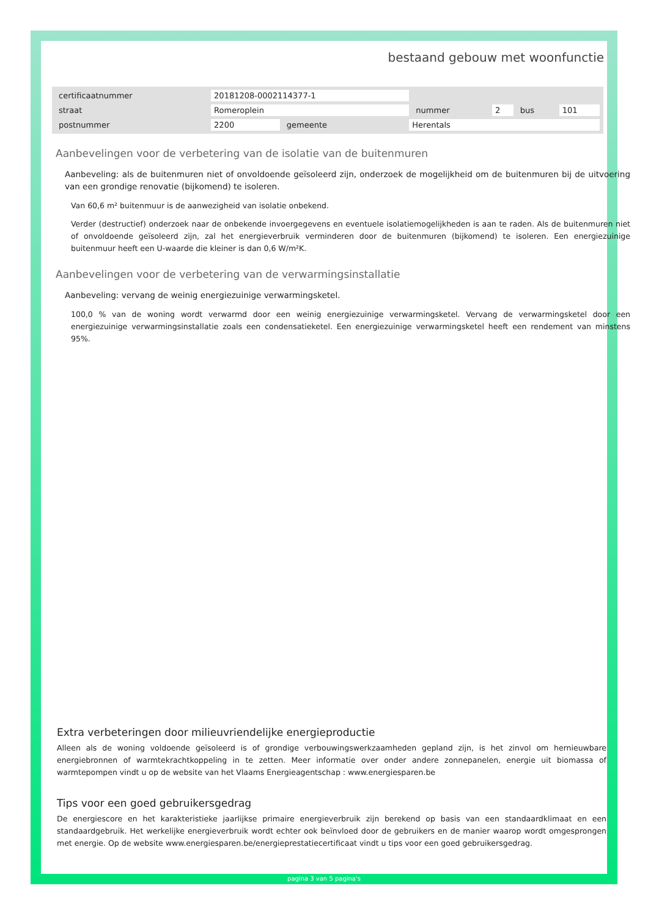bestaand gebouw met woonfunctie
| certificaatnummer | 20181208-0002114377-1 | | | | | | |
| straat | Romeroplein | | | nummer | 2 | bus | 101 |
| postnummer | 2200 | gemeente | Herentals | | | | |
Aanbevelingen voor de verbetering van de isolatie van de buitenmuren
Aanbeveling: als de buitenmuren niet of onvoldoende geïsoleerd zijn, onderzoek de mogelijkheid om de buitenmuren bij de uitvoering van een grondige renovatie (bijkomend) te isoleren.
Van 60,6 m² buitenmuur is de aanwezigheid van isolatie onbekend.
Verder (destructief) onderzoek naar de onbekende invoergegevens en eventuele isolatiemogelijkheden is aan te raden. Als de buitenmuren niet of onvoldoende geïsoleerd zijn, zal het energieverbruik verminderen door de buitenmuren (bijkomend) te isoleren. Een energiezuinige buitenmuur heeft een U-waarde die kleiner is dan 0,6 W/m²K.
Aanbevelingen voor de verbetering van de verwarmingsinstallatie
Aanbeveling: vervang de weinig energiezuinige verwarmingsketel.
100,0 % van de woning wordt verwarmd door een weinig energiezuinige verwarmingsketel. Vervang de verwarmingsketel door een energiezuinige verwarmingsinstallatie zoals een condensatieketel. Een energiezuinige verwarmingsketel heeft een rendement van minstens 95%.
Extra verbeteringen door milieuvriendelijke energieproductie
Alleen als de woning voldoende geïsoleerd is of grondige verbouwingswerkzaamheden gepland zijn, is het zinvol om hernieuwbare energiebronnen of warmtekrachtkoppeling in te zetten. Meer informatie over onder andere zonnepanelen, energie uit biomassa of warmtepompen vindt u op de website van het Vlaams Energieagentschap : www.energiesparen.be
Tips voor een goed gebruikersgedrag
De energiescore en het karakteristieke jaarlijkse primaire energieverbruik zijn berekend op basis van een standaardklimaat en een standaardgebruik. Het werkelijke energieverbruik wordt echter ook beïnvloed door de gebruikers en de manier waarop wordt omgesprongen met energie. Op de website www.energiesparen.be/energieprestatiecertificaat vindt u tips voor een goed gebruikersgedrag.
pagina 3 van 5 pagina's